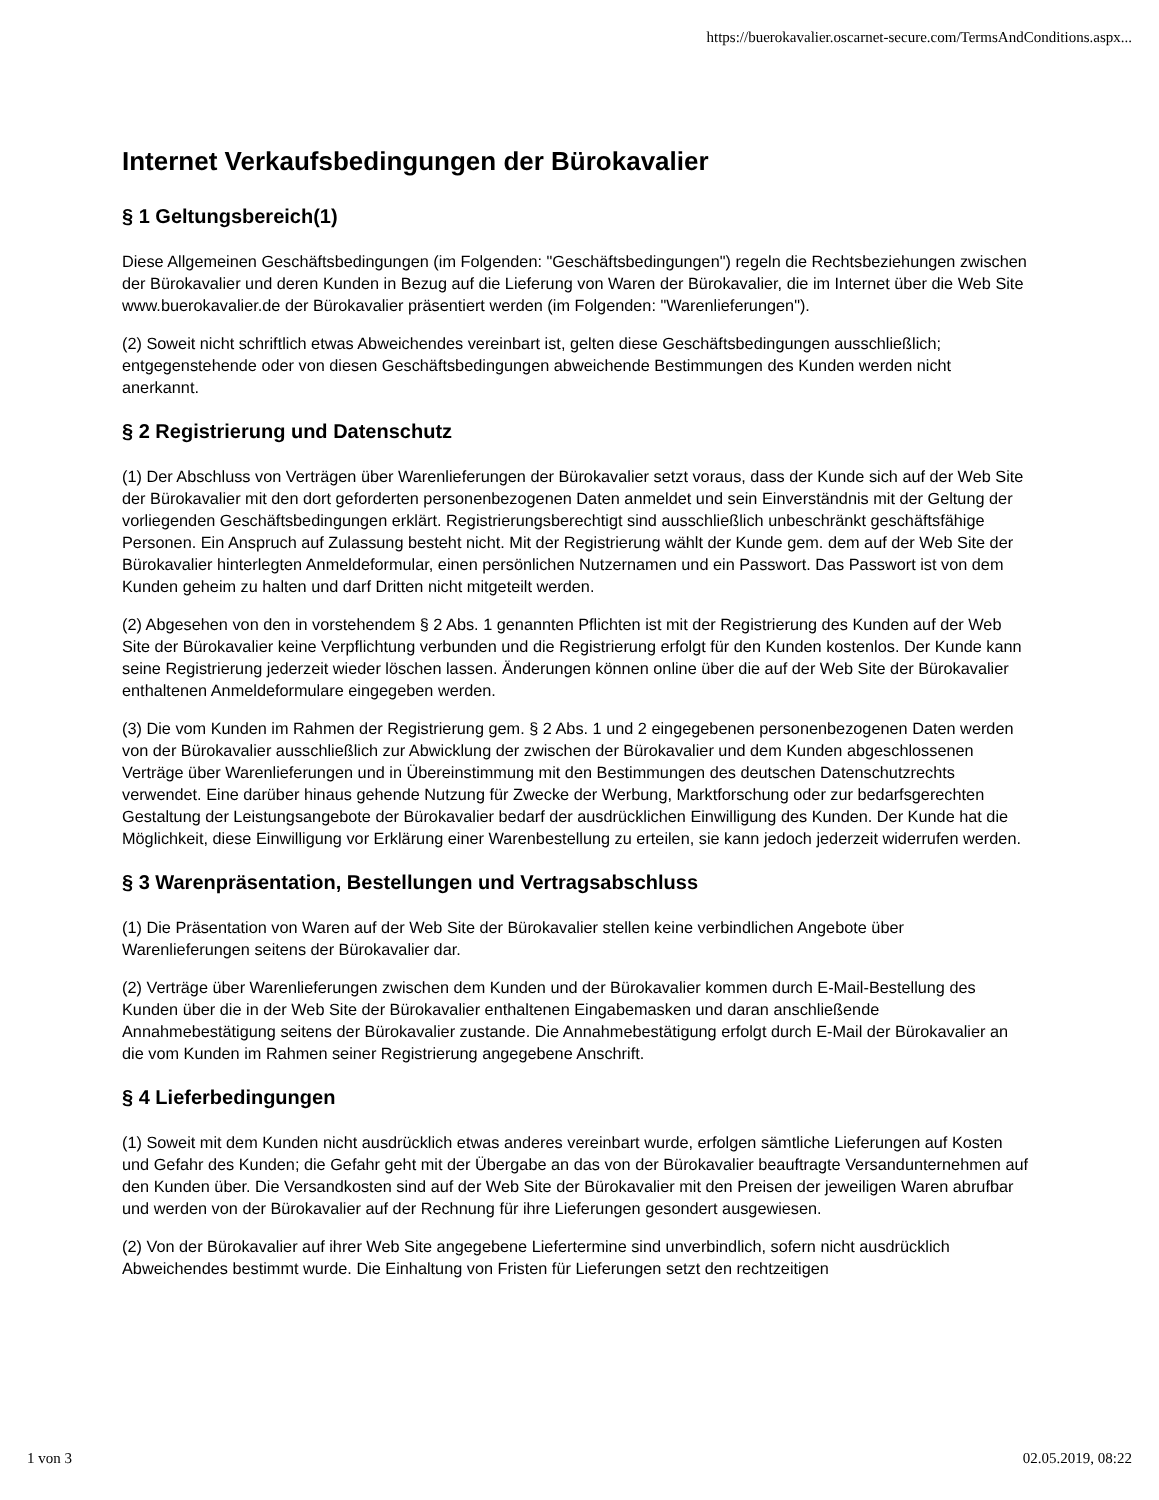https://buerokavalier.oscarnet-secure.com/TermsAndConditions.aspx...
Internet Verkaufsbedingungen der Bürokavalier
§ 1 Geltungsbereich(1)
Diese Allgemeinen Geschäftsbedingungen (im Folgenden: "Geschäftsbedingungen") regeln die Rechtsbeziehungen zwischen der Bürokavalier und deren Kunden in Bezug auf die Lieferung von Waren der Bürokavalier, die im Internet über die Web Site www.buerokavalier.de der Bürokavalier präsentiert werden (im Folgenden: "Warenlieferungen").
(2) Soweit nicht schriftlich etwas Abweichendes vereinbart ist, gelten diese Geschäftsbedingungen ausschließlich; entgegenstehende oder von diesen Geschäftsbedingungen abweichende Bestimmungen des Kunden werden nicht anerkannt.
§ 2 Registrierung und Datenschutz
(1) Der Abschluss von Verträgen über Warenlieferungen der Bürokavalier setzt voraus, dass der Kunde sich auf der Web Site der Bürokavalier mit den dort geforderten personenbezogenen Daten anmeldet und sein Einverständnis mit der Geltung der vorliegenden Geschäftsbedingungen erklärt. Registrierungsberechtigt sind ausschließlich unbeschränkt geschäftsfähige Personen. Ein Anspruch auf Zulassung besteht nicht. Mit der Registrierung wählt der Kunde gem. dem auf der Web Site der Bürokavalier hinterlegten Anmeldeformular, einen persönlichen Nutzernamen und ein Passwort. Das Passwort ist von dem Kunden geheim zu halten und darf Dritten nicht mitgeteilt werden.
(2) Abgesehen von den in vorstehendem § 2 Abs. 1 genannten Pflichten ist mit der Registrierung des Kunden auf der Web Site der Bürokavalier keine Verpflichtung verbunden und die Registrierung erfolgt für den Kunden kostenlos. Der Kunde kann seine Registrierung jederzeit wieder löschen lassen. Änderungen können online über die auf der Web Site der Bürokavalier enthaltenen Anmeldeformulare eingegeben werden.
(3) Die vom Kunden im Rahmen der Registrierung gem. § 2 Abs. 1 und 2 eingegebenen personenbezogenen Daten werden von der Bürokavalier ausschließlich zur Abwicklung der zwischen der Bürokavalier und dem Kunden abgeschlossenen Verträge über Warenlieferungen und in Übereinstimmung mit den Bestimmungen des deutschen Datenschutzrechts verwendet. Eine darüber hinaus gehende Nutzung für Zwecke der Werbung, Marktforschung oder zur bedarfsgerechten Gestaltung der Leistungsangebote der Bürokavalier bedarf der ausdrücklichen Einwilligung des Kunden. Der Kunde hat die Möglichkeit, diese Einwilligung vor Erklärung einer Warenbestellung zu erteilen, sie kann jedoch jederzeit widerrufen werden.
§ 3 Warenpräsentation, Bestellungen und Vertragsabschluss
(1) Die Präsentation von Waren auf der Web Site der Bürokavalier stellen keine verbindlichen Angebote über Warenlieferungen seitens der Bürokavalier dar.
(2) Verträge über Warenlieferungen zwischen dem Kunden und der Bürokavalier kommen durch E-Mail-Bestellung des Kunden über die in der Web Site der Bürokavalier enthaltenen Eingabemasken und daran anschließende Annahmebestätigung seitens der Bürokavalier zustande. Die Annahmebestätigung erfolgt durch E-Mail der Bürokavalier an die vom Kunden im Rahmen seiner Registrierung angegebene Anschrift.
§ 4 Lieferbedingungen
(1) Soweit mit dem Kunden nicht ausdrücklich etwas anderes vereinbart wurde, erfolgen sämtliche Lieferungen auf Kosten und Gefahr des Kunden; die Gefahr geht mit der Übergabe an das von der Bürokavalier beauftragte Versandunternehmen auf den Kunden über. Die Versandkosten sind auf der Web Site der Bürokavalier mit den Preisen der jeweiligen Waren abrufbar und werden von der Bürokavalier auf der Rechnung für ihre Lieferungen gesondert ausgewiesen.
(2) Von der Bürokavalier auf ihrer Web Site angegebene Liefertermine sind unverbindlich, sofern nicht ausdrücklich Abweichendes bestimmt wurde. Die Einhaltung von Fristen für Lieferungen setzt den rechtzeitigen
1 von 3 02.05.2019, 08:22